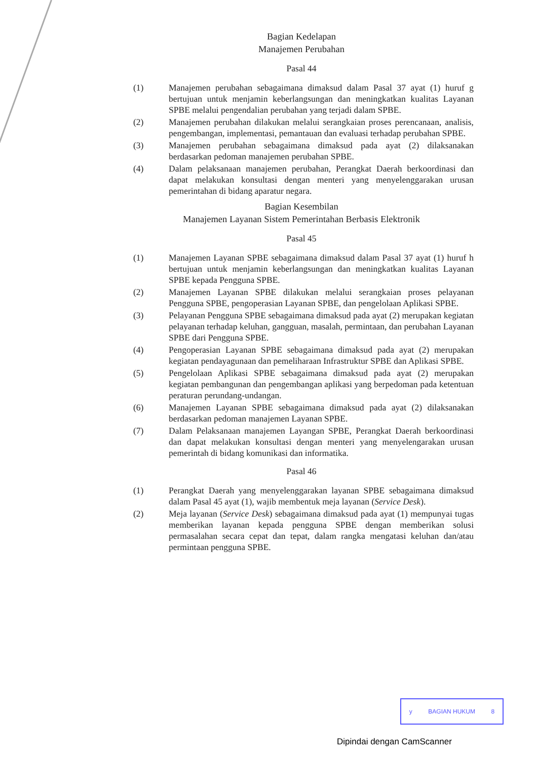Bagian Kedelapan
Manajemen Perubahan
Pasal 44
(1) Manajemen perubahan sebagaimana dimaksud dalam Pasal 37 ayat (1) huruf g bertujuan untuk menjamin keberlangsungan dan meningkatkan kualitas Layanan SPBE melalui pengendalian perubahan yang terjadi dalam SPBE.
(2) Manajemen perubahan dilakukan melalui serangkaian proses perencanaan, analisis, pengembangan, implementasi, pemantauan dan evaluasi terhadap perubahan SPBE.
(3) Manajemen perubahan sebagaimana dimaksud pada ayat (2) dilaksanakan berdasarkan pedoman manajemen perubahan SPBE.
(4) Dalam pelaksanaan manajemen perubahan, Perangkat Daerah berkoordinasi dan dapat melakukan konsultasi dengan menteri yang menyelenggarakan urusan pemerintahan di bidang aparatur negara.
Bagian Kesembilan
Manajemen Layanan Sistem Pemerintahan Berbasis Elektronik
Pasal 45
(1) Manajemen Layanan SPBE sebagaimana dimaksud dalam Pasal 37 ayat (1) huruf h bertujuan untuk menjamin keberlangsungan dan meningkatkan kualitas Layanan SPBE kepada Pengguna SPBE.
(2) Manajemen Layanan SPBE dilakukan melalui serangkaian proses pelayanan Pengguna SPBE, pengoperasian Layanan SPBE, dan pengelolaan Aplikasi SPBE.
(3) Pelayanan Pengguna SPBE sebagaimana dimaksud pada ayat (2) merupakan kegiatan pelayanan terhadap keluhan, gangguan, masalah, permintaan, dan perubahan Layanan SPBE dari Pengguna SPBE.
(4) Pengoperasian Layanan SPBE sebagaimana dimaksud pada ayat (2) merupakan kegiatan pendayagunaan dan pemeliharaan Infrastruktur SPBE dan Aplikasi SPBE.
(5) Pengelolaan Aplikasi SPBE sebagaimana dimaksud pada ayat (2) merupakan kegiatan pembangunan dan pengembangan aplikasi yang berpedoman pada ketentuan peraturan perundang-undangan.
(6) Manajemen Layanan SPBE sebagaimana dimaksud pada ayat (2) dilaksanakan berdasarkan pedoman manajemen Layanan SPBE.
(7) Dalam Pelaksanaan manajemen Layangan SPBE, Perangkat Daerah berkoordinasi dan dapat melakukan konsultasi dengan menteri yang menyelengarakan urusan pemerintah di bidang komunikasi dan informatika.
Pasal 46
(1) Perangkat Daerah yang menyelenggarakan layanan SPBE sebagaimana dimaksud dalam Pasal 45 ayat (1), wajib membentuk meja layanan (Service Desk).
(2) Meja layanan (Service Desk) sebagaimana dimaksud pada ayat (1) mempunyai tugas memberikan layanan kepada pengguna SPBE dengan memberikan solusi permasalahan secara cepat dan tepat, dalam rangka mengatasi keluhan dan/atau permintaan pengguna SPBE.
y BAGIAN HUKUM 8
Dipindai dengan CamScanner